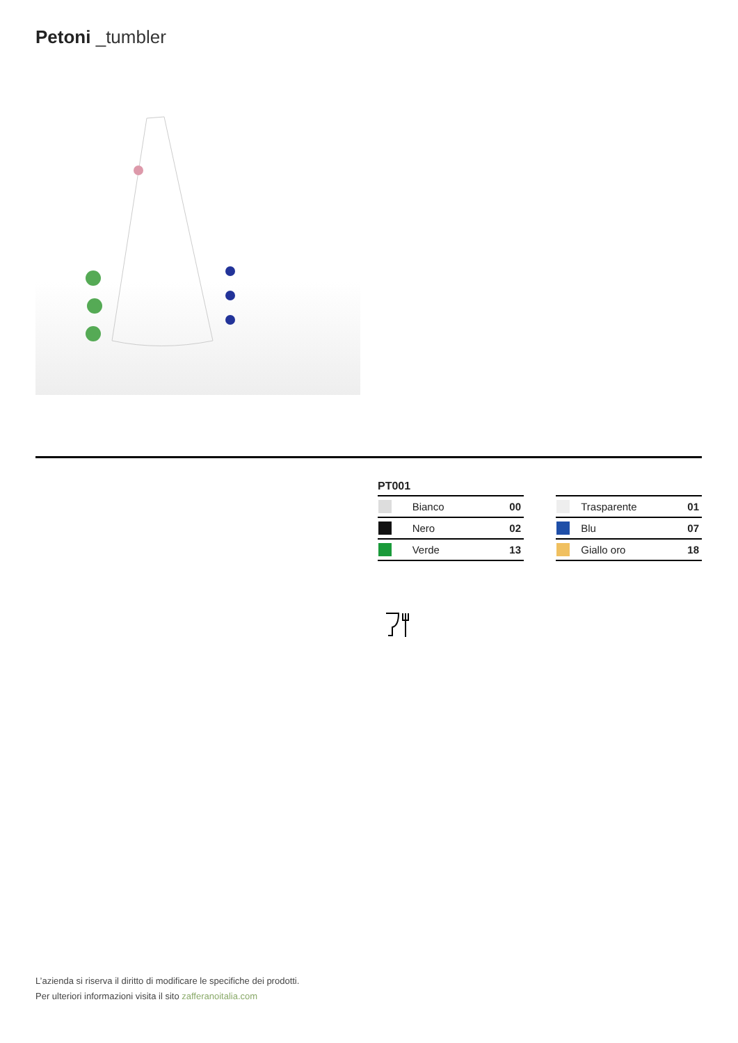Petoni _tumbler
PT001
| | Bianco | 00 |
| | Nero | 02 |
| | Verde | 13 |
| | Trasparente | 01 |
| | Blu | 07 |
| | Giallo oro | 18 |
L’azienda si riserva il diritto di modificare le specifiche dei prodotti.
Per ulteriori informazioni visita il sito zafferanoitalia.com